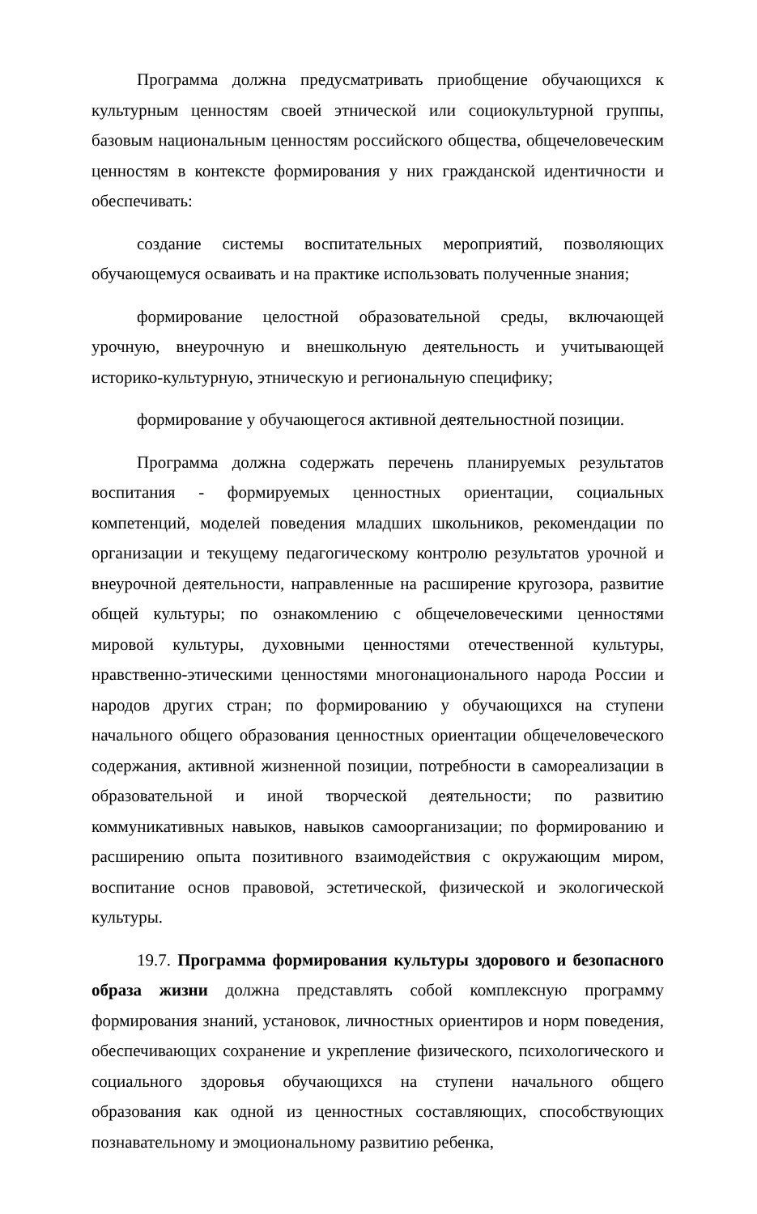Программа должна предусматривать приобщение обучающихся к культурным ценностям своей этнической или социокультурной группы, базовым национальным ценностям российского общества, общечеловеческим ценностям в контексте формирования у них гражданской идентичности и обеспечивать:
создание системы воспитательных мероприятий, позволяющих обучающемуся осваивать и на практике использовать полученные знания;
формирование целостной образовательной среды, включающей урочную, внеурочную и внешкольную деятельность и учитывающей историко-культурную, этническую и региональную специфику;
формирование у обучающегося активной деятельностной позиции.
Программа должна содержать перечень планируемых результатов воспитания - формируемых ценностных ориентации, социальных компетенций, моделей поведения младших школьников, рекомендации по организации и текущему педагогическому контролю результатов урочной и внеурочной деятельности, направленные на расширение кругозора, развитие общей культуры; по ознакомлению с общечеловеческими ценностями мировой культуры, духовными ценностями отечественной культуры, нравственно-этическими ценностями многонационального народа России и народов других стран; по формированию у обучающихся на ступени начального общего образования ценностных ориентации общечеловеческого содержания, активной жизненной позиции, потребности в самореализации в образовательной и иной творческой деятельности; по развитию коммуникативных навыков, навыков самоорганизации; по формированию и расширению опыта позитивного взаимодействия с окружающим миром, воспитание основ правовой, эстетической, физической и экологической культуры.
19.7. Программа формирования культуры здорового и безопасного образа жизни должна представлять собой комплексную программу формирования знаний, установок, личностных ориентиров и норм поведения, обеспечивающих сохранение и укрепление физического, психологического и социального здоровья обучающихся на ступени начального общего образования как одной из ценностных составляющих, способствующих познавательному и эмоциональному развитию ребенка,